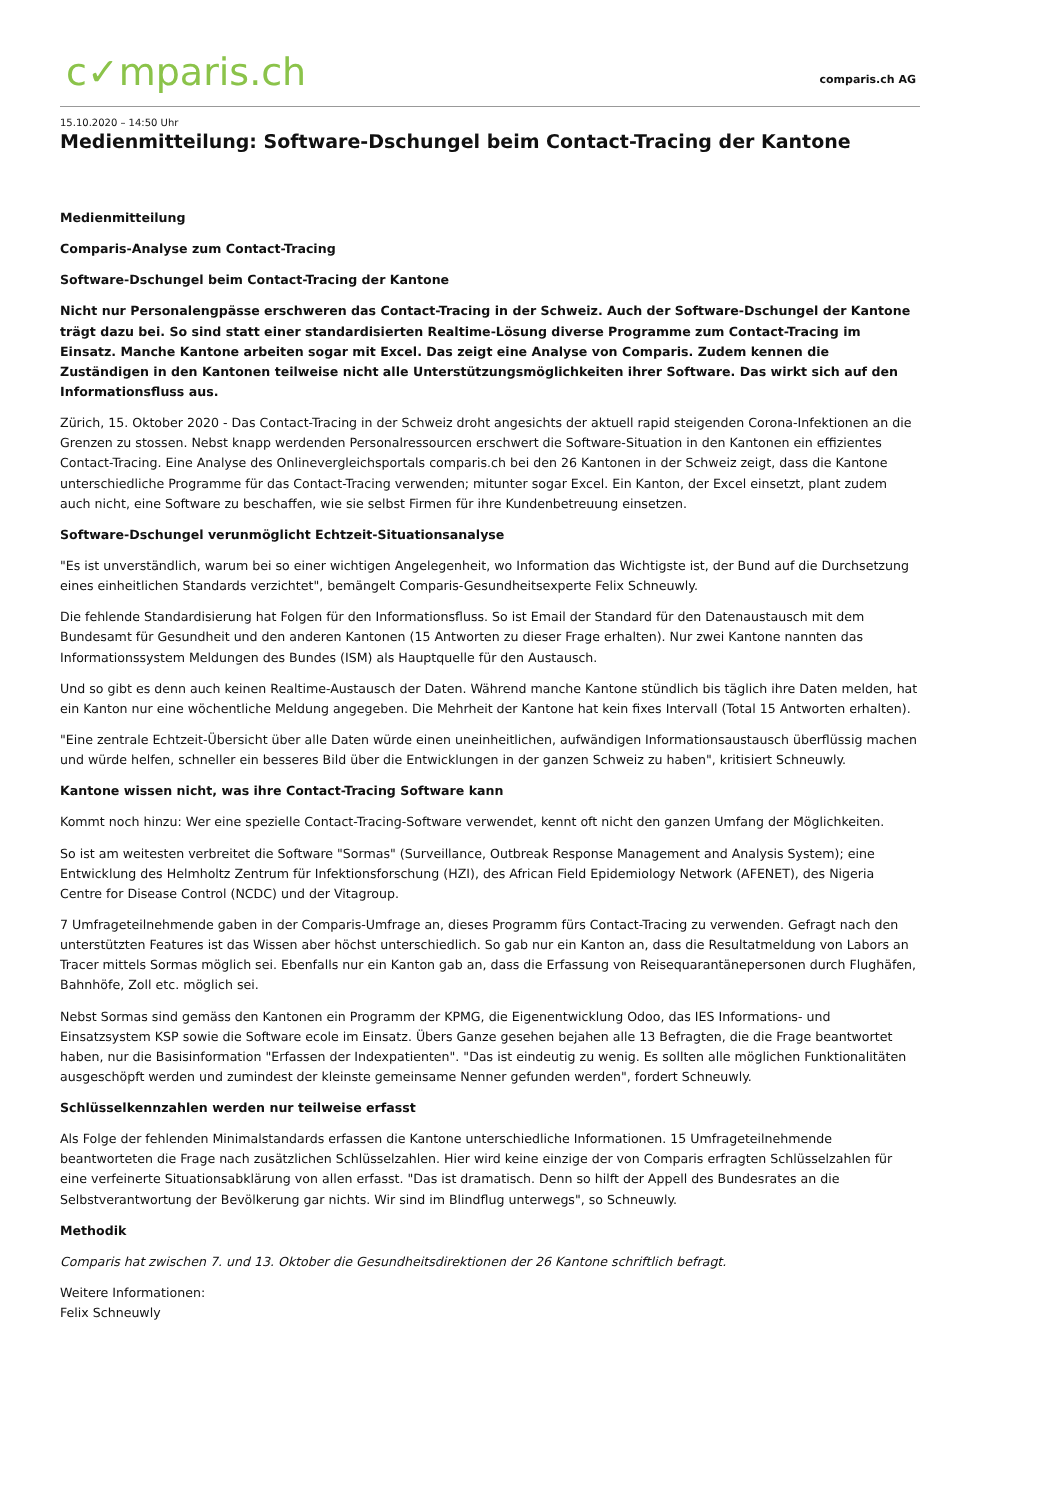c✓mparis.ch
comparis.ch AG
15.10.2020 – 14:50 Uhr
Medienmitteilung: Software-Dschungel beim Contact-Tracing der Kantone
Medienmitteilung
Comparis-Analyse zum Contact-Tracing
Software-Dschungel beim Contact-Tracing der Kantone
Nicht nur Personalengpässe erschweren das Contact-Tracing in der Schweiz. Auch der Software-Dschungel der Kantone trägt dazu bei. So sind statt einer standardisierten Realtime-Lösung diverse Programme zum Contact-Tracing im Einsatz. Manche Kantone arbeiten sogar mit Excel. Das zeigt eine Analyse von Comparis. Zudem kennen die Zuständigen in den Kantonen teilweise nicht alle Unterstützungsmöglichkeiten ihrer Software. Das wirkt sich auf den Informationsfluss aus.
Zürich, 15. Oktober 2020 - Das Contact-Tracing in der Schweiz droht angesichts der aktuell rapid steigenden Corona-Infektionen an die Grenzen zu stossen. Nebst knapp werdenden Personalressourcen erschwert die Software-Situation in den Kantonen ein effizientes Contact-Tracing. Eine Analyse des Onlinevergleichsportals comparis.ch bei den 26 Kantonen in der Schweiz zeigt, dass die Kantone unterschiedliche Programme für das Contact-Tracing verwenden; mitunter sogar Excel. Ein Kanton, der Excel einsetzt, plant zudem auch nicht, eine Software zu beschaffen, wie sie selbst Firmen für ihre Kundenbetreuung einsetzen.
Software-Dschungel verunmöglicht Echtzeit-Situationsanalyse
"Es ist unverständlich, warum bei so einer wichtigen Angelegenheit, wo Information das Wichtigste ist, der Bund auf die Durchsetzung eines einheitlichen Standards verzichtet", bemängelt Comparis-Gesundheitsexperte Felix Schneuwly.
Die fehlende Standardisierung hat Folgen für den Informationsfluss. So ist Email der Standard für den Datenaustausch mit dem Bundesamt für Gesundheit und den anderen Kantonen (15 Antworten zu dieser Frage erhalten). Nur zwei Kantone nannten das Informationssystem Meldungen des Bundes (ISM) als Hauptquelle für den Austausch.
Und so gibt es denn auch keinen Realtime-Austausch der Daten. Während manche Kantone stündlich bis täglich ihre Daten melden, hat ein Kanton nur eine wöchentliche Meldung angegeben. Die Mehrheit der Kantone hat kein fixes Intervall (Total 15 Antworten erhalten).
"Eine zentrale Echtzeit-Übersicht über alle Daten würde einen uneinheitlichen, aufwändigen Informationsaustausch überflüssig machen und würde helfen, schneller ein besseres Bild über die Entwicklungen in der ganzen Schweiz zu haben", kritisiert Schneuwly.
Kantone wissen nicht, was ihre Contact-Tracing Software kann
Kommt noch hinzu: Wer eine spezielle Contact-Tracing-Software verwendet, kennt oft nicht den ganzen Umfang der Möglichkeiten.
So ist am weitesten verbreitet die Software "Sormas" (Surveillance, Outbreak Response Management and Analysis System); eine Entwicklung des Helmholtz Zentrum für Infektionsforschung (HZI), des African Field Epidemiology Network (AFENET), des Nigeria Centre for Disease Control (NCDC) und der Vitagroup.
7 Umfrageteilnehmende gaben in der Comparis-Umfrage an, dieses Programm fürs Contact-Tracing zu verwenden. Gefragt nach den unterstützten Features ist das Wissen aber höchst unterschiedlich. So gab nur ein Kanton an, dass die Resultatmeldung von Labors an Tracer mittels Sormas möglich sei. Ebenfalls nur ein Kanton gab an, dass die Erfassung von Reisequarantänepersonen durch Flughäfen, Bahnhöfe, Zoll etc. möglich sei.
Nebst Sormas sind gemäss den Kantonen ein Programm der KPMG, die Eigenentwicklung Odoo, das IES Informations- und Einsatzsystem KSP sowie die Software ecole im Einsatz. Übers Ganze gesehen bejahen alle 13 Befragten, die die Frage beantwortet haben, nur die Basisinformation "Erfassen der Indexpatienten". "Das ist eindeutig zu wenig. Es sollten alle möglichen Funktionalitäten ausgeschöpft werden und zumindest der kleinste gemeinsame Nenner gefunden werden", fordert Schneuwly.
Schlüsselkennzahlen werden nur teilweise erfasst
Als Folge der fehlenden Minimalstandards erfassen die Kantone unterschiedliche Informationen. 15 Umfrageteilnehmende beantworteten die Frage nach zusätzlichen Schlüsselzahlen. Hier wird keine einzige der von Comparis erfragten Schlüsselzahlen für eine verfeinerte Situationsabklärung von allen erfasst. "Das ist dramatisch. Denn so hilft der Appell des Bundesrates an die Selbstverantwortung der Bevölkerung gar nichts. Wir sind im Blindflug unterwegs", so Schneuwly.
Methodik
Comparis hat zwischen 7. und 13. Oktober die Gesundheitsdirektionen der 26 Kantone schriftlich befragt.
Weitere Informationen:
Felix Schneuwly